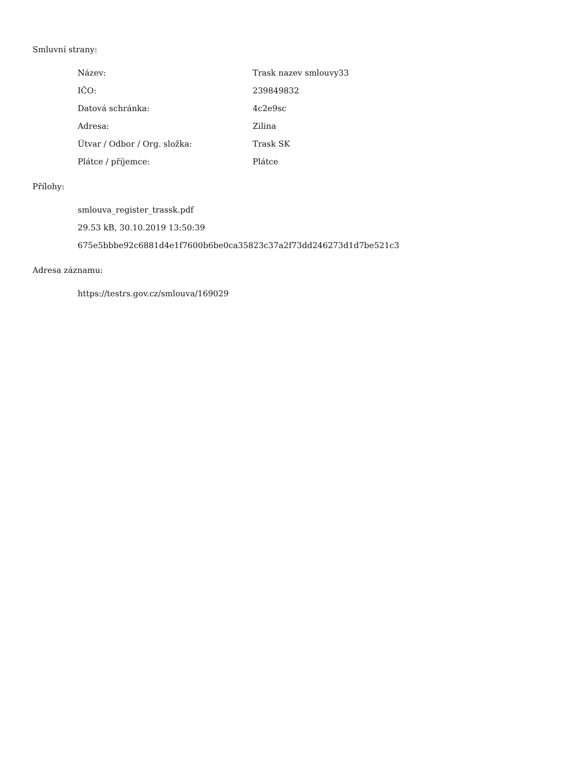Smluvní strany:
| Název: | Trask nazev smlouvy33 |
| IČO: | 239849832 |
| Datová schránka: | 4c2e9sc |
| Adresa: | Zilina |
| Útvar / Odbor / Org. složka: | Trask SK |
| Plátce / příjemce: | Plátce |
Přílohy:
smlouva_register_trassk.pdf
29.53 kB, 30.10.2019 13:50:39
675e5bbbe92c6881d4e1f7600b6be0ca35823c37a2f73dd246273d1d7be521c3
Adresa záznamu:
https://testrs.gov.cz/smlouva/169029